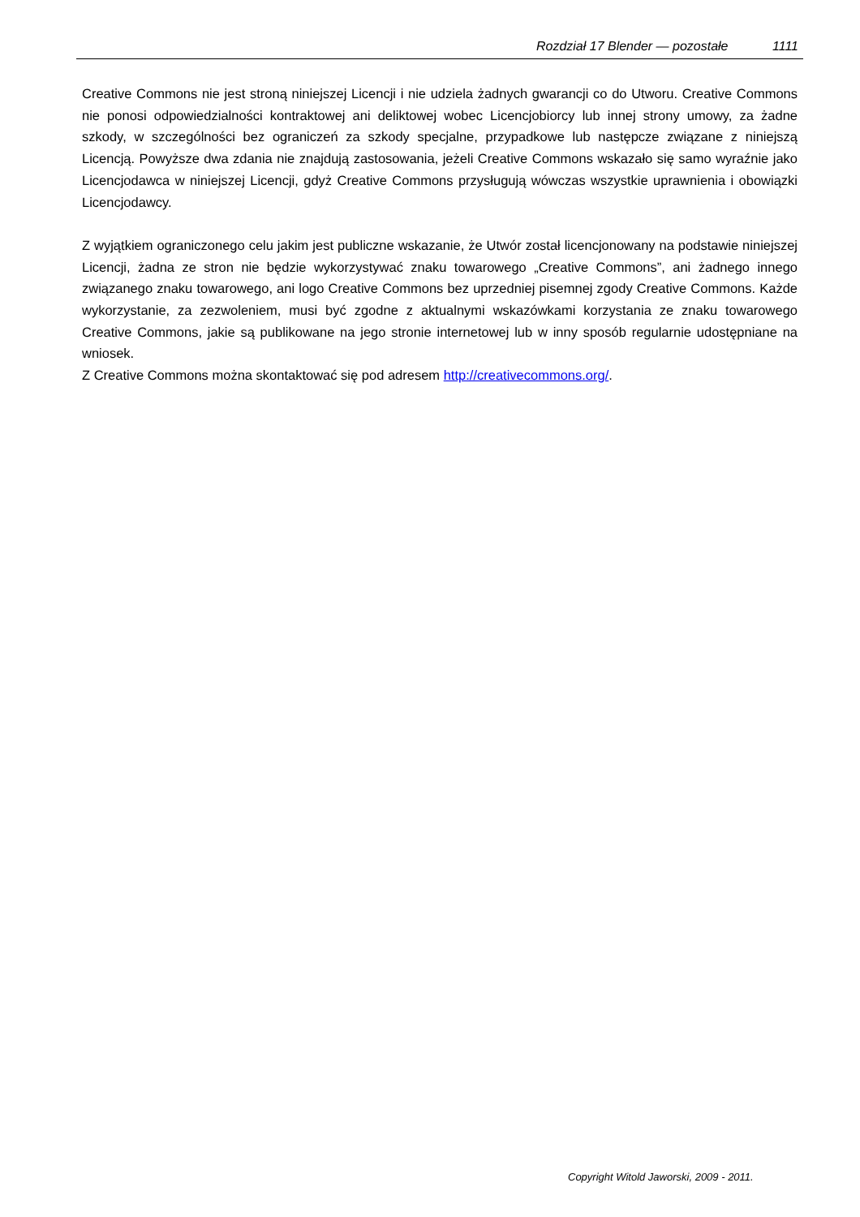Rozdział 17 Blender — pozostałe 1111
Creative Commons nie jest stroną niniejszej Licencji i nie udziela żadnych gwarancji co do Utworu. Creative Commons nie ponosi odpowiedzialności kontraktowej ani deliktowej wobec Licencjobiorcy lub innej strony umowy, za żadne szkody, w szczególności bez ograniczeń za szkody specjalne, przypadkowe lub następcze związane z niniejszą Licencją. Powyższe dwa zdania nie znajdują zastosowania, jeżeli Creative Commons wskazało się samo wyraźnie jako Licencjodawca w niniejszej Licencji, gdyż Creative Commons przysługują wówczas wszystkie uprawnienia i obowiązki Licencjodawcy.
Z wyjątkiem ograniczonego celu jakim jest publiczne wskazanie, że Utwór został licencjonowany na podstawie niniejszej Licencji, żadna ze stron nie będzie wykorzystywać znaku towarowego „Creative Commons”, ani żadnego innego związanego znaku towarowego, ani logo Creative Commons bez uprzedniej pisemnej zgody Creative Commons. Każde wykorzystanie, za zezwoleniem, musi być zgodne z aktualnymi wskazówkami korzystania ze znaku towarowego Creative Commons, jakie są publikowane na jego stronie internetowej lub w inny sposób regularnie udostępniane na wniosek.
Z Creative Commons można skontaktować się pod adresem http://creativecommons.org/.
Copyright Witold Jaworski, 2009 - 2011.